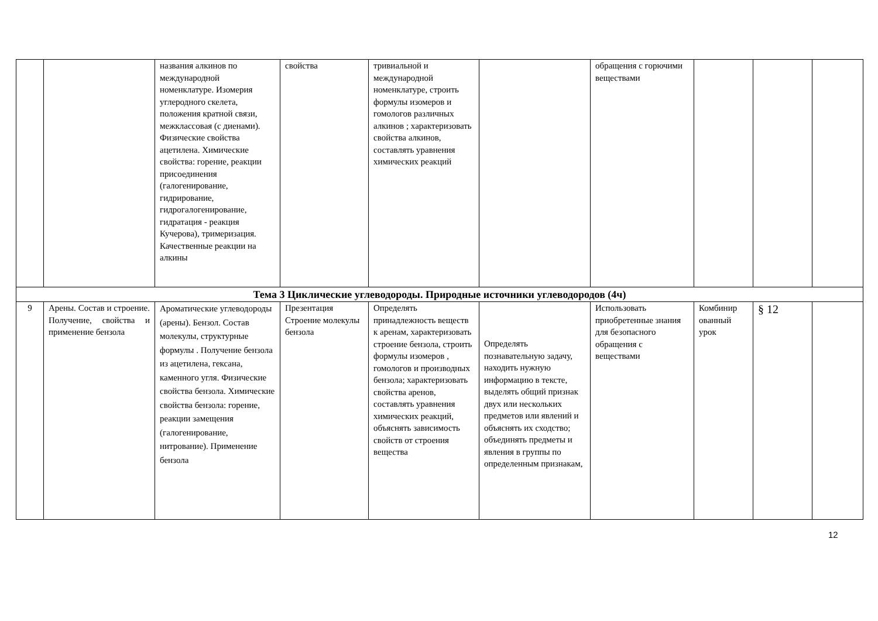| | | названия алкинов по международной номенклатуре. Изомерия углеродного скелета, положения кратной связи, межклассовая (с диенами). Физические свойства ацетилена. Химические свойства: горение, реакции присоединения (галогенирование, гидрирование, гидрогалогенирование, гидратация - реакция Кучерова), тримеризация. Качественные реакции на алкины | свойства | тривиальной и международной номенклатуре, строить формулы изомеров и гомологов различных алкинов ; характеризовать свойства алкинов, составлять уравнения химических реакций | | обращения с горючими веществами | | | |
| Тема 3 Циклические углеводороды. Природные источники углеводородов (4ч) | | | | | | | | | |
| 9 | Арены. Состав и строение. Получение, свойства и применение бензола | Ароматические углеводороды (арены). Бензол. Состав молекулы, структурные формулы . Получение бензола из ацетилена, гексана, каменного угля. Физические свойства бензола. Химические свойства бензола: горение, реакции замещения (галогенирование, нитрование). Применение бензола | Презентация Строение молекулы бензола | Определять принадлежность веществ к аренам, характеризовать строение бензола, строить формулы изомеров , гомологов и производных бензола; характеризовать свойства аренов, составлять уравнения химических реакций, объяснять зависимость свойств от строения вещества | Определять познавательную задачу, находить нужную информацию в тексте, выделять общий признак двух или нескольких предметов или явлений и объяснять их сходство; объединять предметы и явления в группы по определенным признакам, | Использовать приобретенные знания для безопасного обращения с веществами | Комбинир ованный урок | § 12 | |
12